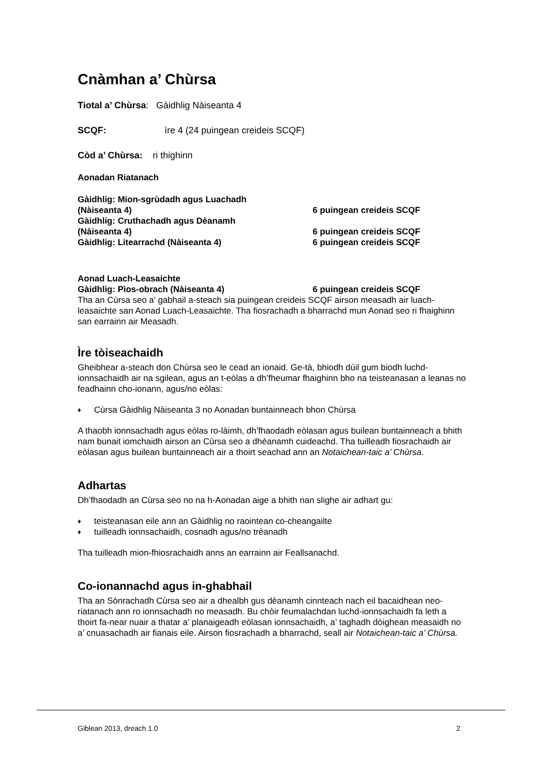Cnàmhan a’ Chùrsa
Tiotal a’ Chùrsa: Gàidhlig Nàiseanta 4
SCQF: ìre 4 (24 puingean creideis SCQF)
Còd a’ Chùrsa: ri thighinn
Aonadan Riatanach
Gàidhlig: Mion-sgrùdadh agus Luachadh
(Nàiseanta 4) 6 puingean creideis SCQF
Gàidhlig: Cruthachadh agus Dèanamh
(Nàiseanta 4) 6 puingean creideis SCQF
Gàidhlig: Litearrachd (Nàiseanta 4) 6 puingean creideis SCQF
Aonad Luach-Leasaichte
Gàidhlig: Pìos-obrach (Nàiseanta 4) 6 puingean creideis SCQF
Tha an Cùrsa seo a’ gabhail a-steach sia puingean creideis SCQF airson measadh air luach-leasaichte san Aonad Luach-Leasaichte. Tha fiosrachadh a bharrachd mun Aonad seo ri fhaighinn san earrainn air Measadh.
Ìre tòiseachaidh
Gheibhear a-steach don Chùrsa seo le cead an ionaid. Ge-tà, bhiodh dùil gum biodh luchd-ionnsachaidh air na sgilean, agus an t-eòlas a dh’fheumar fhaighinn bho na teisteanasan a leanas no feadhainn cho-ionann, agus/no eòlas:
♦ Cùrsa Gàidhlig Nàiseanta 3 no Aonadan buntainneach bhon Chùrsa
A thaobh ionnsachadh agus eòlas ro-làimh, dh’fhaodadh eòlasan agus builean buntainneach a bhith nam bunait iomchaidh airson an Cùrsa seo a dhèanamh cuideachd. Tha tuilleadh fiosrachaidh air eòlasan agus builean buntainneach air a thoirt seachad ann an Notaichean-taic a’ Chùrsa.
Adhartas
Dh’fhaodadh an Cùrsa seo no na h-Aonadan aige a bhith nan slighe air adhart gu:
♦ teisteanasan eile ann an Gàidhlig no raointean co-cheangailte
♦ tuilleadh ionnsachaidh, cosnadh agus/no trèanadh
Tha tuilleadh mion-fhiosrachaidh anns an earrainn air Feallsanachd.
Co-ionannachd agus in-ghabhail
Tha an Sònrachadh Cùrsa seo air a dhealbh gus dèanamh cinnteach nach eil bacaidhean neo-riatanach ann ro ionnsachadh no measadh. Bu chòir feumalachdan luchd-ionnsachaidh fa leth a thoirt fa-near nuair a thatar a’ planaigeadh eòlasan ionnsachaidh, a’ taghadh dòighean measaidh no a’ cnuasachadh air fianais eile. Airson fiosrachadh a bharrachd, seall air Notaichean-taic a’ Chùrsa.
Giblean 2013, dreach 1.0 2